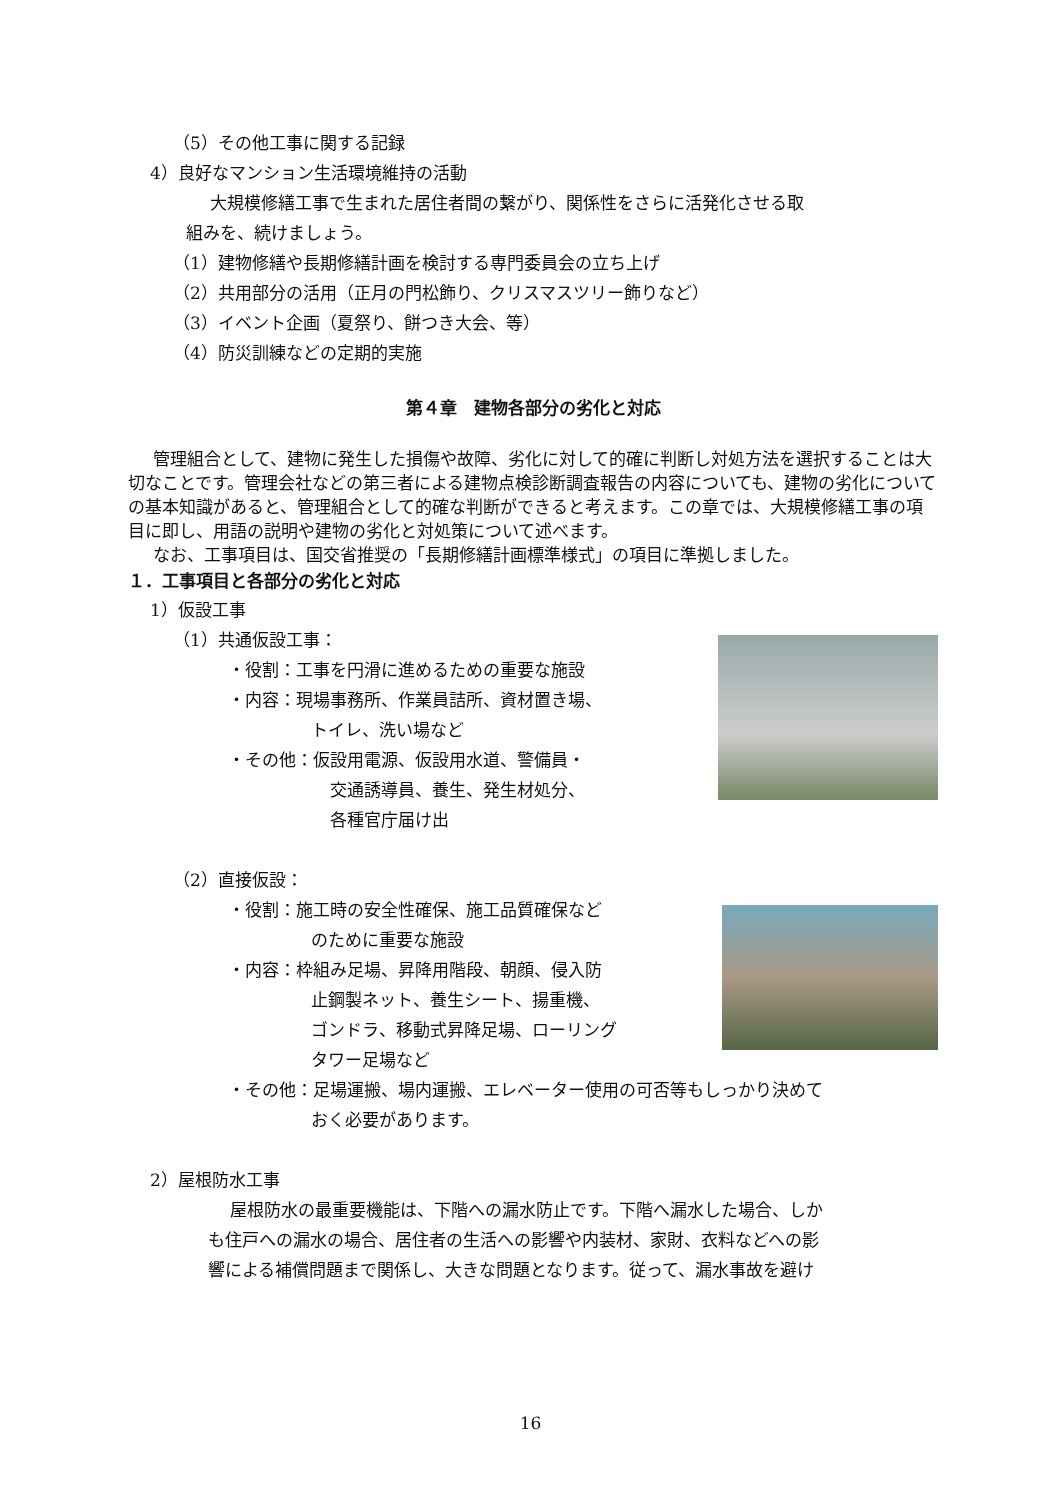（5）その他工事に関する記録
4）良好なマンション生活環境維持の活動
大規模修繕工事で生まれた居住者間の繋がり、関係性をさらに活発化させる取
組みを、続けましょう。
（1）建物修繕や長期修繕計画を検討する専門委員会の立ち上げ
（2）共用部分の活用（正月の門松飾り、クリスマスツリー飾りなど）
（3）イベント企画（夏祭り、餅つき大会、等）
（4）防災訓練などの定期的実施
第４章　建物各部分の劣化と対応
管理組合として、建物に発生した損傷や故障、劣化に対して的確に判断し対処方法を選択することは大切なことです。管理会社などの第三者による建物点検診断調査報告の内容についても、建物の劣化についての基本知識があると、管理組合として的確な判断ができると考えます。この章では、大規模修繕工事の項目に即し、用語の説明や建物の劣化と対処策について述べます。
なお、工事項目は、国交省推奨の「長期修繕計画標準様式」の項目に準拠しました。
１．工事項目と各部分の劣化と対応
1）仮設工事
（1）共通仮設工事：
・役割：工事を円滑に進めるための重要な施設
・内容：現場事務所、作業員詰所、資材置き場、
トイレ、洗い場など
・その他：仮設用電源、仮設用水道、警備員・
交通誘導員、養生、発生材処分、
各種官庁届け出
（2）直接仮設：
・役割：施工時の安全性確保、施工品質確保など
のために重要な施設
・内容：枠組み足場、昇降用階段、朝顔、侵入防
止鋼製ネット、養生シート、揚重機、
ゴンドラ、移動式昇降足場、ローリング
タワー足場など
・その他：足場運搬、場内運搬、エレベーター使用の可否等もしっかり決めて
おく必要があります。
2）屋根防水工事
屋根防水の最重要機能は、下階への漏水防止です。下階へ漏水した場合、しか
も住戸への漏水の場合、居住者の生活への影響や内装材、家財、衣料などへの影
響による補償問題まで関係し、大きな問題となります。従って、漏水事故を避け
16